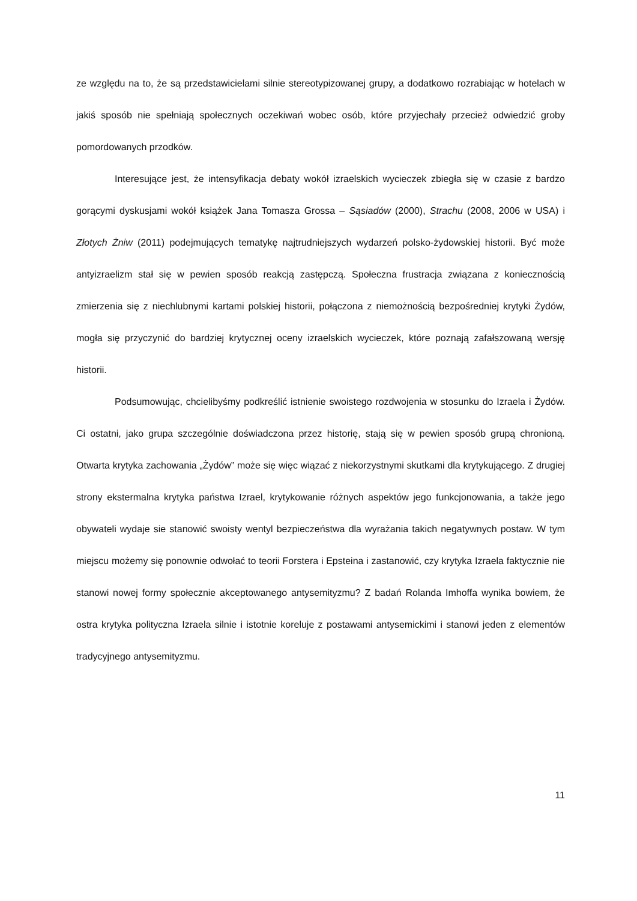ze względu na to, że są przedstawicielami silnie stereotypizowanej grupy, a dodatkowo rozrabiając w hotelach w jakiś sposób nie spełniają społecznych oczekiwań wobec osób, które przyjechały przecież odwiedzić groby pomordowanych przodków.
Interesujące jest, że intensyfikacja debaty wokół izraelskich wycieczek zbiegła się w czasie z bardzo gorącymi dyskusjami wokół książek Jana Tomasza Grossa – Sąsiadów (2000), Strachu (2008, 2006 w USA) i Złotych Żniw (2011) podejmujących tematykę najtrudniejszych wydarzeń polsko-żydowskiej historii. Być może antyizraelizm stał się w pewien sposób reakcją zastępczą. Społeczna frustracja związana z koniecznością zmierzenia się z niechlubnymi kartami polskiej historii, połączona z niemożnością bezpośredniej krytyki Żydów, mogła się przyczynić do bardziej krytycznej oceny izraelskich wycieczek, które poznają zafałszowaną wersję historii.
Podsumowując, chcielibyśmy podkreślić istnienie swoistego rozdwojenia w stosunku do Izraela i Żydów. Ci ostatni, jako grupa szczególnie doświadczona przez historię, stają się w pewien sposób grupą chronioną. Otwarta krytyka zachowania „Żydów” może się więc wiązać z niekorzystnymi skutkami dla krytykującego. Z drugiej strony ekstermalna krytyka państwa Izrael, krytykowanie różnych aspektów jego funkcjonowania, a także jego obywateli wydaje sie stanowić swoisty wentyl bezpieczeństwa dla wyrażania takich negatywnych postaw. W tym miejscu możemy się ponownie odwołać to teorii Forstera i Epsteina i zastanowić, czy krytyka Izraela faktycznie nie stanowi nowej formy społecznie akceptowanego antysemityzmu? Z badań Rolanda Imhoffa wynika bowiem, że ostra krytyka polityczna Izraela silnie i istotnie koreluje z postawami antysemickimi i stanowi jeden z elementów tradycyjnego antysemityzmu.
11